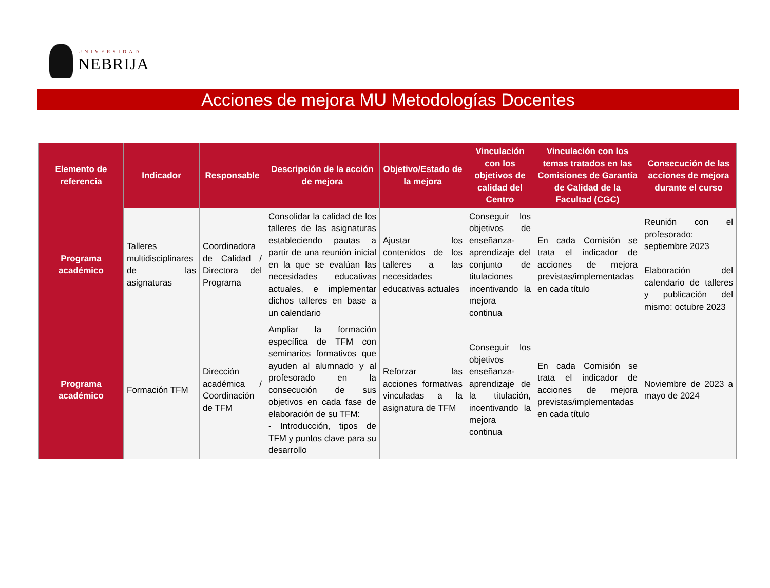UNIVERSIDAD
NEBRIJA
Acciones de mejora MU Metodologías Docentes
| Elemento de referencia | Indicador | Responsable | Descripción de la acción de mejora | Objetivo/Estado de la mejora | Vinculación con los objetivos de calidad del Centro | Vinculación con los temas tratados en las Comisiones de Garantía de Calidad de la Facultad (CGC) | Consecución de las acciones de mejora durante el curso |
| --- | --- | --- | --- | --- | --- | --- | --- |
| Programa académico | Talleres multidisciplinares de las asignaturas | Coordinadora de Calidad / Directora del Programa | Consolidar la calidad de los talleres de las asignaturas estableciendo pautas a partir de una reunión inicial en la que se evalúan las necesidades educativas actuales, e implementar dichos talleres en base a un calendario | Ajustar los contenidos de los talleres a las necesidades educativas actuales | Conseguir los objetivos de enseñanza-aprendizaje del conjunto de titulaciones incentivando la mejora continua | En cada Comisión se trata el indicador de acciones de mejora previstas/implementadas en cada título | Reunión con el profesorado: septiembre 2023 Elaboración del calendario de talleres y publicación del mismo: octubre 2023 |
| Programa académico | Formación TFM | Dirección académica / Coordinación de TFM | Ampliar la formación específica de TFM con seminarios formativos que ayuden al alumnado y al profesorado en la consecución de sus objetivos en cada fase de elaboración de su TFM: - Introducción, tipos de TFM y puntos clave para su desarrollo | Reforzar las acciones formativas vinculadas a la asignatura de TFM | Conseguir los objetivos enseñanza-aprendizaje de la titulación, incentivando la mejora continua | En cada Comisión se trata el indicador de acciones de mejora previstas/implementadas en cada título | Noviembre de 2023 a mayo de 2024 |